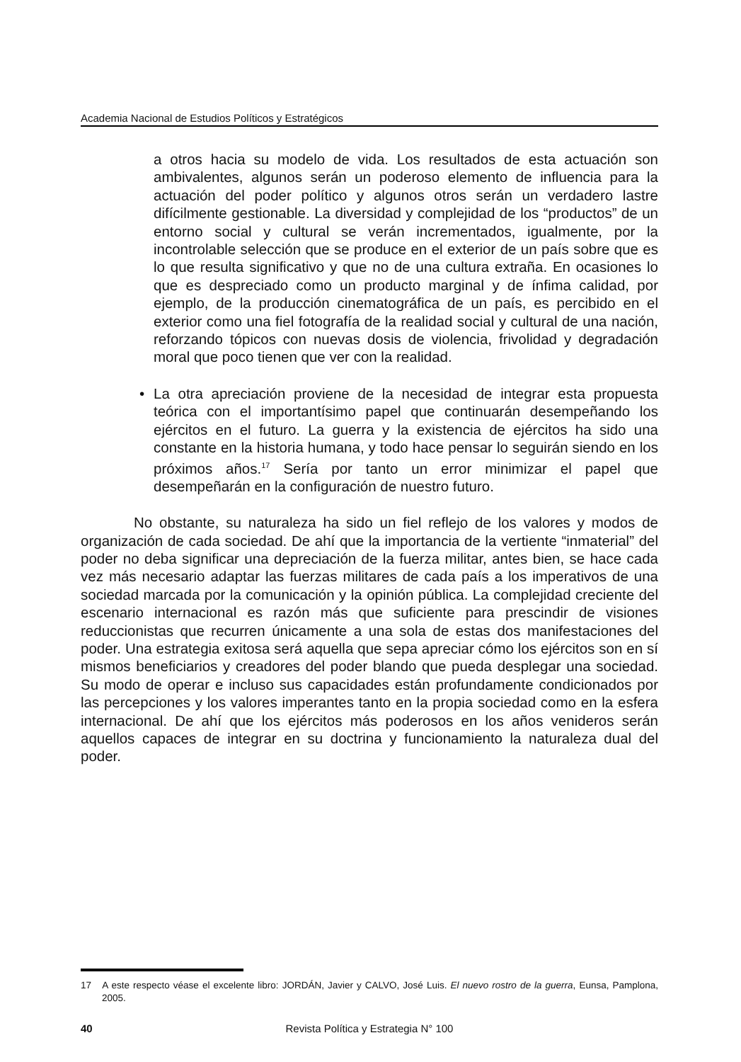Academia Nacional de Estudios Políticos y Estratégicos
a otros hacia su modelo de vida. Los resultados de esta actuación son ambivalentes, algunos serán un poderoso elemento de influencia para la actuación del poder político y algunos otros serán un verdadero lastre difícilmente gestionable. La diversidad y complejidad de los “productos” de un entorno social y cultural se verán incrementados, igualmente, por la incontrolable selección que se produce en el exterior de un país sobre que es lo que resulta significativo y que no de una cultura extraña. En ocasiones lo que es despreciado como un producto marginal y de ínfima calidad, por ejemplo, de la producción cinematográfica de un país, es percibido en el exterior como una fiel fotografía de la realidad social y cultural de una nación, reforzando tópicos con nuevas dosis de violencia, frivolidad y degradación moral que poco tienen que ver con la realidad.
• La otra apreciación proviene de la necesidad de integrar esta propuesta teórica con el importantísimo papel que continuarán desempeñando los ejércitos en el futuro. La guerra y la existencia de ejércitos ha sido una constante en la historia humana, y todo hace pensar lo seguirán siendo en los próximos años.<sup>17</sup> Sería por tanto un error minimizar el papel que desempeñarán en la configuración de nuestro futuro.
No obstante, su naturaleza ha sido un fiel reflejo de los valores y modos de organización de cada sociedad. De ahí que la importancia de la vertiente “inmaterial” del poder no deba significar una depreciación de la fuerza militar, antes bien, se hace cada vez más necesario adaptar las fuerzas militares de cada país a los imperativos de una sociedad marcada por la comunicación y la opinión pública. La complejidad creciente del escenario internacional es razón más que suficiente para prescindir de visiones reduccionistas que recurren únicamente a una sola de estas dos manifestaciones del poder. Una estrategia exitosa será aquella que sepa apreciar cómo los ejércitos son en sí mismos beneficiarios y creadores del poder blando que pueda desplegar una sociedad. Su modo de operar e incluso sus capacidades están profundamente condicionados por las percepciones y los valores imperantes tanto en la propia sociedad como en la esfera internacional. De ahí que los ejércitos más poderosos en los años venideros serán aquellos capaces de integrar en su doctrina y funcionamiento la naturaleza dual del poder.
17 A este respecto véase el excelente libro: JORDÁN, Javier y CALVO, José Luis. El nuevo rostro de la guerra, Eunsa, Pamplona, 2005.
40
Revista Política y Estrategia N° 100